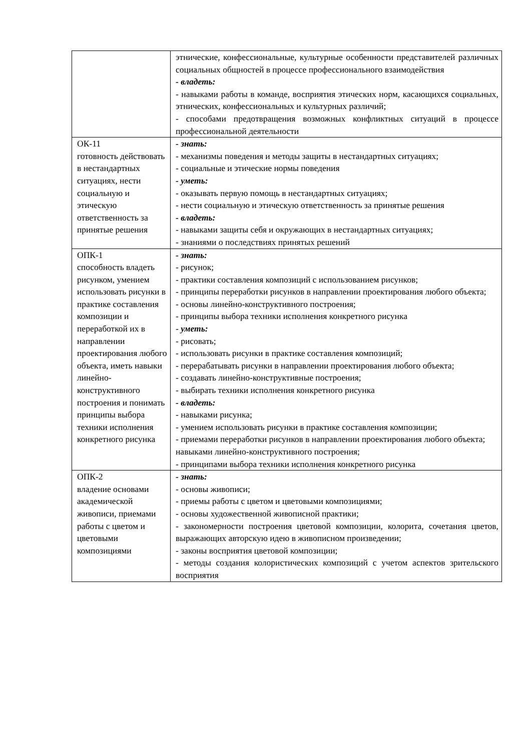| | этнические, конфессиональные, культурные особенности представителей различных социальных общностей в процессе профессионального взаимодействия - владеть: - навыками работы в команде, восприятия этических норм, касающихся социальных, этнических, конфессиональных и культурных различий; - способами предотвращения возможных конфликтных ситуаций в процессе профессиональной деятельности |
| ОК-11 готовность действовать в нестандартных ситуациях, нести социальную и этическую ответственность за принятые решения | - знать: - механизмы поведения и методы защиты в нестандартных ситуациях; - социальные и этические нормы поведения - уметь: - оказывать первую помощь в нестандартных ситуациях; - нести социальную и этическую ответственность за принятые решения - владеть: - навыками защиты себя и окружающих в нестандартных ситуациях; - знаниями о последствиях принятых решений |
| ОПК-1 способность владеть рисунком, умением использовать рисунки в практике составления композиции и переработкой их в направлении проектирования любого объекта, иметь навыки линейно-конструктивного построения и понимать принципы выбора техники исполнения конкретного рисунка | - знать: - рисунок; - практики составления композиций с использованием рисунков; - принципы переработки рисунков в направлении проектирования любого объекта; - основы линейно-конструктивного построения; - принципы выбора техники исполнения конкретного рисунка - уметь: - рисовать; - использовать рисунки в практике составления композиций; - перерабатывать рисунки в направлении проектирования любого объекта; - создавать линейно-конструктивные построения; - выбирать техники исполнения конкретного рисунка - владеть: - навыками рисунка; - умением использовать рисунки в практике составления композиции; - приемами переработки рисунков в направлении проектирования любого объекта; навыками линейно-конструктивного построения; - принципами выбора техники исполнения конкретного рисунка |
| ОПК-2 владение основами академической живописи, приемами работы с цветом и цветовыми композициями | - знать: - основы живописи; - приемы работы с цветом и цветовыми композициями; - основы художественной живописной практики; - закономерности построения цветовой композиции, колорита, сочетания цветов, выражающих авторскую идею в живописном произведении; - законы восприятия цветовой композиции; - методы создания колористических композиций с учетом аспектов зрительского восприятия |